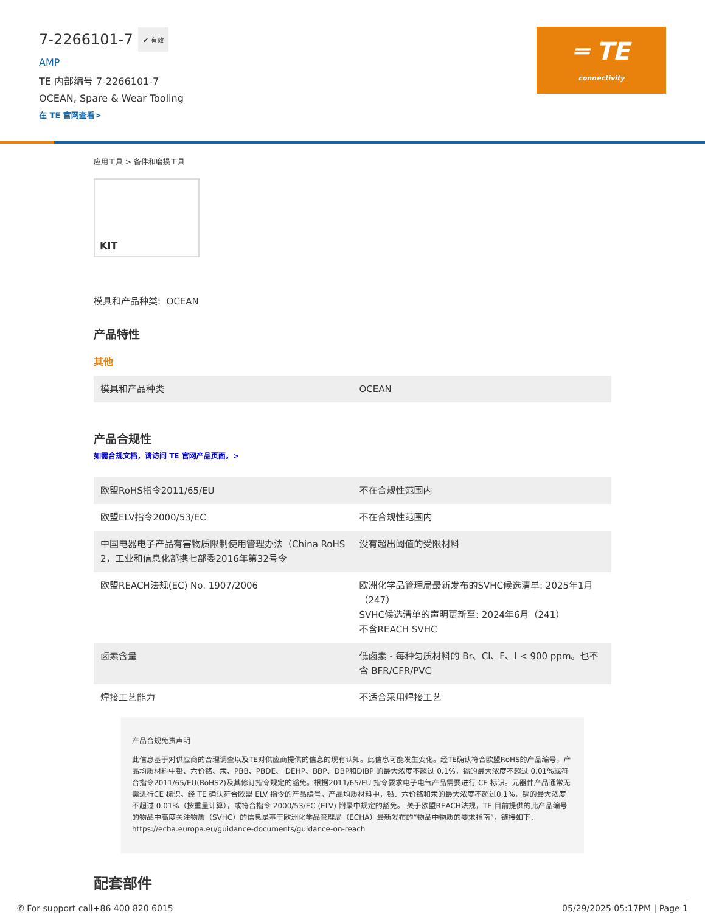7-2266101-7 ✔ 有效
AMP
TE 内部编号 7-2266101-7
OCEAN, Spare & Wear Tooling
在 TE 官网查看>
═ TE
connectivity
应用工具 > 备件和磨损工具
KIT
模具和产品种类: OCEAN
产品特性
其他
| 模具和产品种类 | OCEAN |
产品合规性
如需合规文档，请访问 TE 官网产品页面。>
| 欧盟RoHS指令2011/65/EU | 不在合规性范围内 |
| 欧盟ELV指令2000/53/EC | 不在合规性范围内 |
| 中国电器电子产品有害物质限制使用管理办法（China RoHS 2，工业和信息化部携七部委2016年第32号令 | 没有超出阈值的受限材料 |
| 欧盟REACH法规(EC) No. 1907/2006 | 欧洲化学品管理局最新发布的SVHC候选清单: 2025年1月（247） SVHC候选清单的声明更新至: 2024年6月（241） 不含REACH SVHC |
| 卤素含量 | 低卤素 - 每种匀质材料的 Br、Cl、F、I < 900 ppm。也不含 BFR/CFR/PVC |
| 焊接工艺能力 | 不适合采用焊接工艺 |
产品合规免责声明
此信息基于对供应商的合理调查以及TE对供应商提供的信息的现有认知。此信息可能发生变化。经TE确认符合欧盟RoHS的产品编号，产品均质材料中铅、六价铬、汞、PBB、PBDE、 DEHP、BBP、DBP和DIBP 的最大浓度不超过 0.1%，镉的最大浓度不超过 0.01%或符合指令2011/65/EU(RoHS2)及其修订指令规定的豁免。根据2011/65/EU 指令要求电子电气产品需要进行 CE 标识。元器件产品通常无需进行CE 标识。经 TE 确认符合欧盟 ELV 指令的产品编号，产品均质材料中，铅、六价铬和汞的最大浓度不超过0.1%，镉的最大浓度不超过 0.01%（按重量计算），或符合指令 2000/53/EC (ELV) 附录中规定的豁免。 关于欧盟REACH法规，TE 目前提供的此产品编号的物品中高度关注物质（SVHC）的信息是基于欧洲化学品管理局（ECHA）最新发布的“物品中物质的要求指南”，链接如下：https://echa.europa.eu/guidance-documents/guidance-on-reach
配套部件
✆ For support call+86 400 820 6015 05/29/2025 05:17PM | Page 1